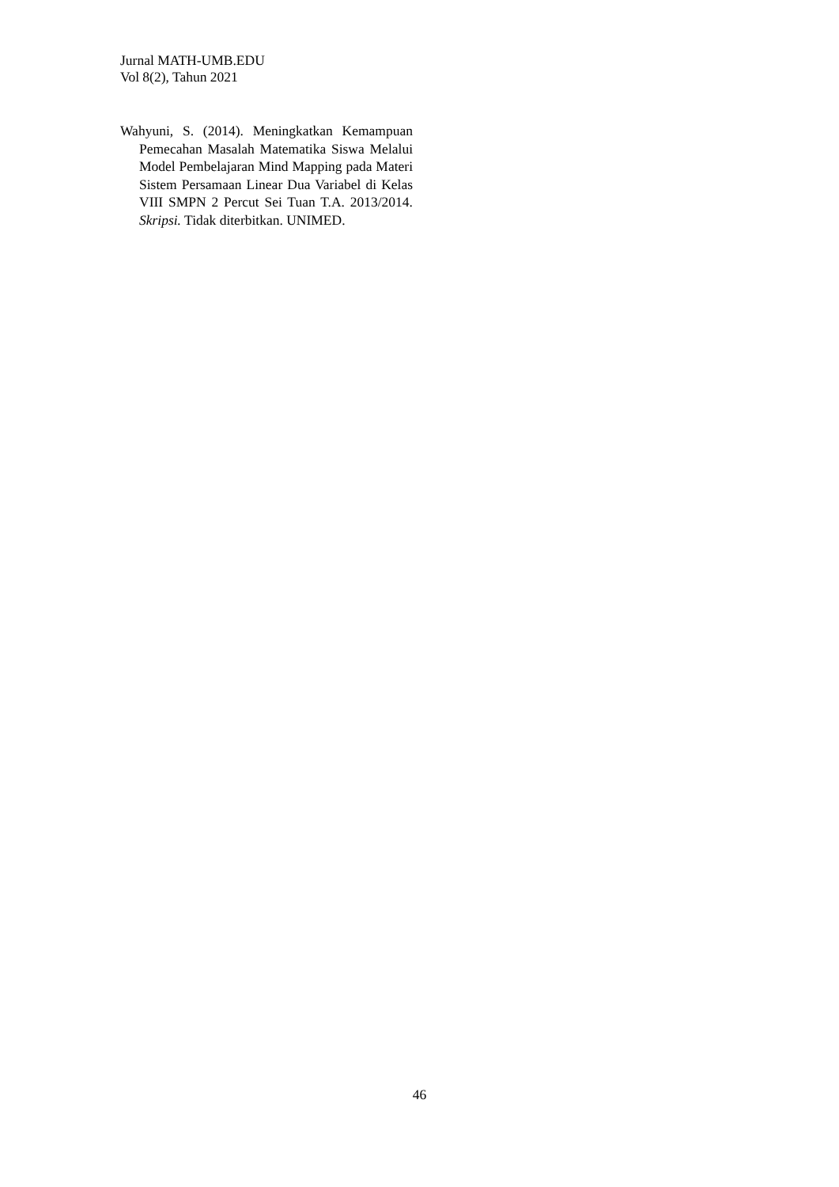Jurnal MATH-UMB.EDU
Vol 8(2), Tahun 2021
Wahyuni, S. (2014). Meningkatkan Kemampuan Pemecahan Masalah Matematika Siswa Melalui Model Pembelajaran Mind Mapping pada Materi Sistem Persamaan Linear Dua Variabel di Kelas VIII SMPN 2 Percut Sei Tuan T.A. 2013/2014. Skripsi. Tidak diterbitkan. UNIMED.
46